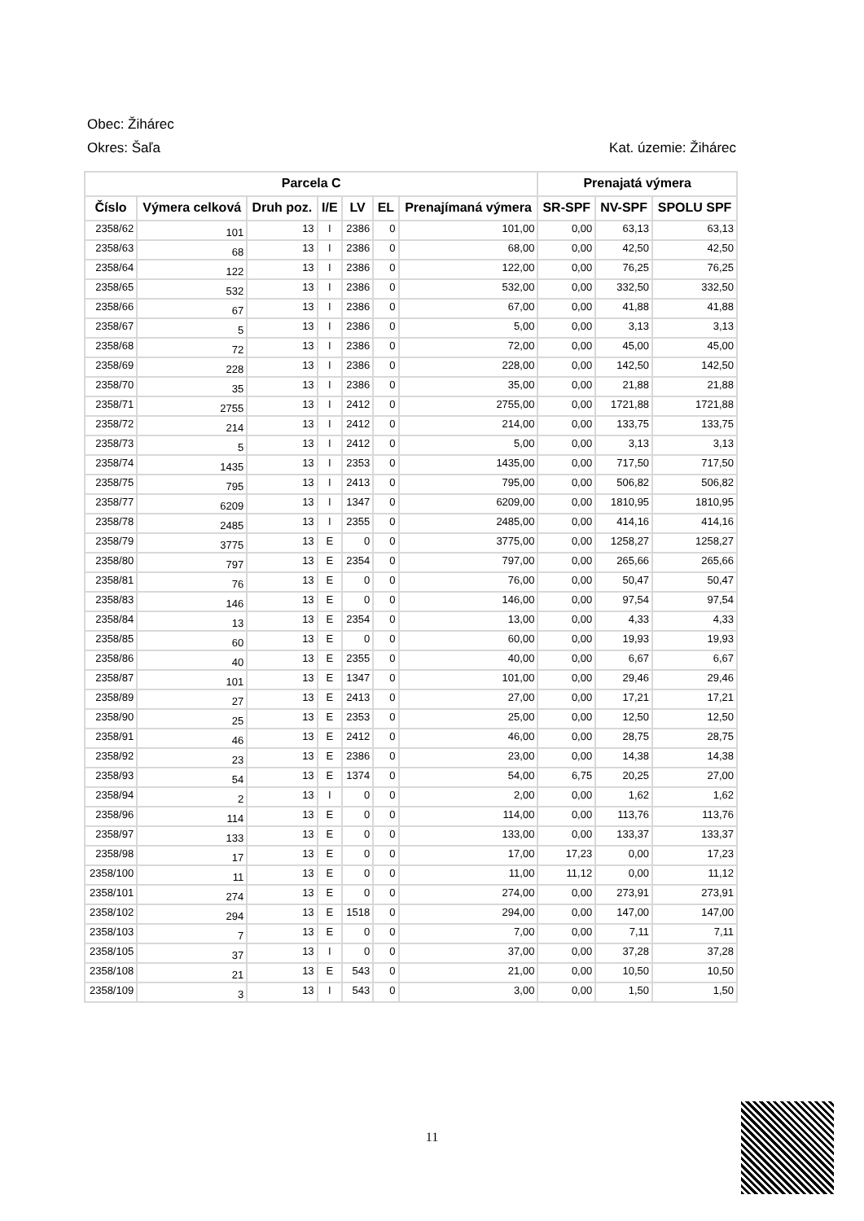Obec: Žihárec
Okres: Šaľa Kat. územie: Žihárec
| Parcela C | | | | | | | Prenajatá výmera | | |
| --- | --- | --- | --- | --- | --- | --- | --- | --- | --- |
| Číslo | Výmera celková | Druh poz. | I/E | LV | EL | Prenajímaná výmera | SR-SPF | NV-SPF | SPOLU SPF |
| 2358/62 | 101 | 13 | I | 2386 | 0 | 101,00 | 0,00 | 63,13 | 63,13 |
| 2358/63 | 68 | 13 | I | 2386 | 0 | 68,00 | 0,00 | 42,50 | 42,50 |
| 2358/64 | 122 | 13 | I | 2386 | 0 | 122,00 | 0,00 | 76,25 | 76,25 |
| 2358/65 | 532 | 13 | I | 2386 | 0 | 532,00 | 0,00 | 332,50 | 332,50 |
| 2358/66 | 67 | 13 | I | 2386 | 0 | 67,00 | 0,00 | 41,88 | 41,88 |
| 2358/67 | 5 | 13 | I | 2386 | 0 | 5,00 | 0,00 | 3,13 | 3,13 |
| 2358/68 | 72 | 13 | I | 2386 | 0 | 72,00 | 0,00 | 45,00 | 45,00 |
| 2358/69 | 228 | 13 | I | 2386 | 0 | 228,00 | 0,00 | 142,50 | 142,50 |
| 2358/70 | 35 | 13 | I | 2386 | 0 | 35,00 | 0,00 | 21,88 | 21,88 |
| 2358/71 | 2755 | 13 | I | 2412 | 0 | 2755,00 | 0,00 | 1721,88 | 1721,88 |
| 2358/72 | 214 | 13 | I | 2412 | 0 | 214,00 | 0,00 | 133,75 | 133,75 |
| 2358/73 | 5 | 13 | I | 2412 | 0 | 5,00 | 0,00 | 3,13 | 3,13 |
| 2358/74 | 1435 | 13 | I | 2353 | 0 | 1435,00 | 0,00 | 717,50 | 717,50 |
| 2358/75 | 795 | 13 | I | 2413 | 0 | 795,00 | 0,00 | 506,82 | 506,82 |
| 2358/77 | 6209 | 13 | I | 1347 | 0 | 6209,00 | 0,00 | 1810,95 | 1810,95 |
| 2358/78 | 2485 | 13 | I | 2355 | 0 | 2485,00 | 0,00 | 414,16 | 414,16 |
| 2358/79 | 3775 | 13 | E | 0 | 0 | 3775,00 | 0,00 | 1258,27 | 1258,27 |
| 2358/80 | 797 | 13 | E | 2354 | 0 | 797,00 | 0,00 | 265,66 | 265,66 |
| 2358/81 | 76 | 13 | E | 0 | 0 | 76,00 | 0,00 | 50,47 | 50,47 |
| 2358/83 | 146 | 13 | E | 0 | 0 | 146,00 | 0,00 | 97,54 | 97,54 |
| 2358/84 | 13 | 13 | E | 2354 | 0 | 13,00 | 0,00 | 4,33 | 4,33 |
| 2358/85 | 60 | 13 | E | 0 | 0 | 60,00 | 0,00 | 19,93 | 19,93 |
| 2358/86 | 40 | 13 | E | 2355 | 0 | 40,00 | 0,00 | 6,67 | 6,67 |
| 2358/87 | 101 | 13 | E | 1347 | 0 | 101,00 | 0,00 | 29,46 | 29,46 |
| 2358/89 | 27 | 13 | E | 2413 | 0 | 27,00 | 0,00 | 17,21 | 17,21 |
| 2358/90 | 25 | 13 | E | 2353 | 0 | 25,00 | 0,00 | 12,50 | 12,50 |
| 2358/91 | 46 | 13 | E | 2412 | 0 | 46,00 | 0,00 | 28,75 | 28,75 |
| 2358/92 | 23 | 13 | E | 2386 | 0 | 23,00 | 0,00 | 14,38 | 14,38 |
| 2358/93 | 54 | 13 | E | 1374 | 0 | 54,00 | 6,75 | 20,25 | 27,00 |
| 2358/94 | 2 | 13 | I | 0 | 0 | 2,00 | 0,00 | 1,62 | 1,62 |
| 2358/96 | 114 | 13 | E | 0 | 0 | 114,00 | 0,00 | 113,76 | 113,76 |
| 2358/97 | 133 | 13 | E | 0 | 0 | 133,00 | 0,00 | 133,37 | 133,37 |
| 2358/98 | 17 | 13 | E | 0 | 0 | 17,00 | 17,23 | 0,00 | 17,23 |
| 2358/100 | 11 | 13 | E | 0 | 0 | 11,00 | 11,12 | 0,00 | 11,12 |
| 2358/101 | 274 | 13 | E | 0 | 0 | 274,00 | 0,00 | 273,91 | 273,91 |
| 2358/102 | 294 | 13 | E | 1518 | 0 | 294,00 | 0,00 | 147,00 | 147,00 |
| 2358/103 | 7 | 13 | E | 0 | 0 | 7,00 | 0,00 | 7,11 | 7,11 |
| 2358/105 | 37 | 13 | I | 0 | 0 | 37,00 | 0,00 | 37,28 | 37,28 |
| 2358/108 | 21 | 13 | E | 543 | 0 | 21,00 | 0,00 | 10,50 | 10,50 |
| 2358/109 | 3 | 13 | I | 543 | 0 | 3,00 | 0,00 | 1,50 | 1,50 |
11